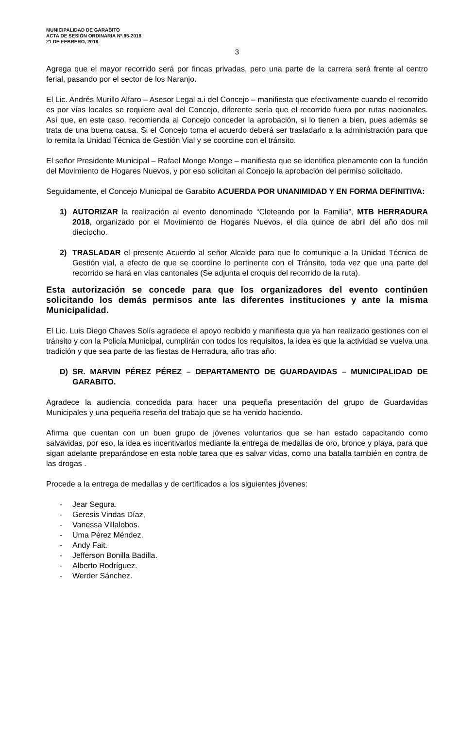MUNICIPALIDAD DE GARABITO
ACTA DE SESIÓN ORDINARIA Nº.95-2018
21 DE FEBRERO, 2018.
3
Agrega que el mayor recorrido será por fincas privadas, pero una parte de la carrera será frente al centro ferial, pasando por el sector de los Naranjo.
El Lic. Andrés Murillo Alfaro – Asesor Legal a.i del Concejo – manifiesta que efectivamente cuando el recorrido es por vías locales se requiere aval del Concejo, diferente sería que el recorrido fuera por rutas nacionales. Así que, en este caso, recomienda al Concejo conceder la aprobación, si lo tienen a bien, pues además se trata de una buena causa. Si el Concejo toma el acuerdo deberá ser trasladarlo a la administración para que lo remita la Unidad Técnica de Gestión Vial y se coordine con el tránsito.
El señor Presidente Municipal – Rafael Monge Monge – manifiesta que se identifica plenamente con la función del Movimiento de Hogares Nuevos, y por eso solicitan al Concejo la aprobación del permiso solicitado.
Seguidamente, el Concejo Municipal de Garabito ACUERDA POR UNANIMIDAD Y EN FORMA DEFINITIVA:
1) AUTORIZAR la realización al evento denominado “Cleteando por la Familia”, MTB HERRADURA 2018, organizado por el Movimiento de Hogares Nuevos, el día quince de abril del año dos mil dieciocho.
2) TRASLADAR el presente Acuerdo al señor Alcalde para que lo comunique a la Unidad Técnica de Gestión vial, a efecto de que se coordine lo pertinente con el Tránsito, toda vez que una parte del recorrido se hará en vías cantonales (Se adjunta el croquis del recorrido de la ruta).
Esta autorización se concede para que los organizadores del evento continúen solicitando los demás permisos ante las diferentes instituciones y ante la misma Municipalidad.
El Lic. Luis Diego Chaves Solís agradece el apoyo recibido y manifiesta que ya han realizado gestiones con el tránsito y con la Policía Municipal, cumplirán con todos los requisitos, la idea es que la actividad se vuelva una tradición y que sea parte de las fiestas de Herradura, año tras año.
D) SR. MARVIN PÉREZ PÉREZ – DEPARTAMENTO DE GUARDAVIDAS – MUNICIPALIDAD DE GARABITO.
Agradece la audiencia concedida para hacer una pequeña presentación del grupo de Guardavidas Municipales y una pequeña reseña del trabajo que se ha venido haciendo.
Afirma que cuentan con un buen grupo de jóvenes voluntarios que se han estado capacitando como salvavidas, por eso, la idea es incentivarlos mediante la entrega de medallas de oro, bronce y playa, para que sigan adelante preparándose en esta noble tarea que es salvar vidas, como una batalla también en contra de las drogas .
Procede a la entrega de medallas y de certificados a los siguientes jóvenes:
- Jear Segura.
- Geresis Vindas Díaz,
- Vanessa Villalobos.
- Uma Pérez Méndez.
- Andy Fait.
- Jefferson Bonilla Badilla.
- Alberto Rodríguez.
- Werder Sánchez.